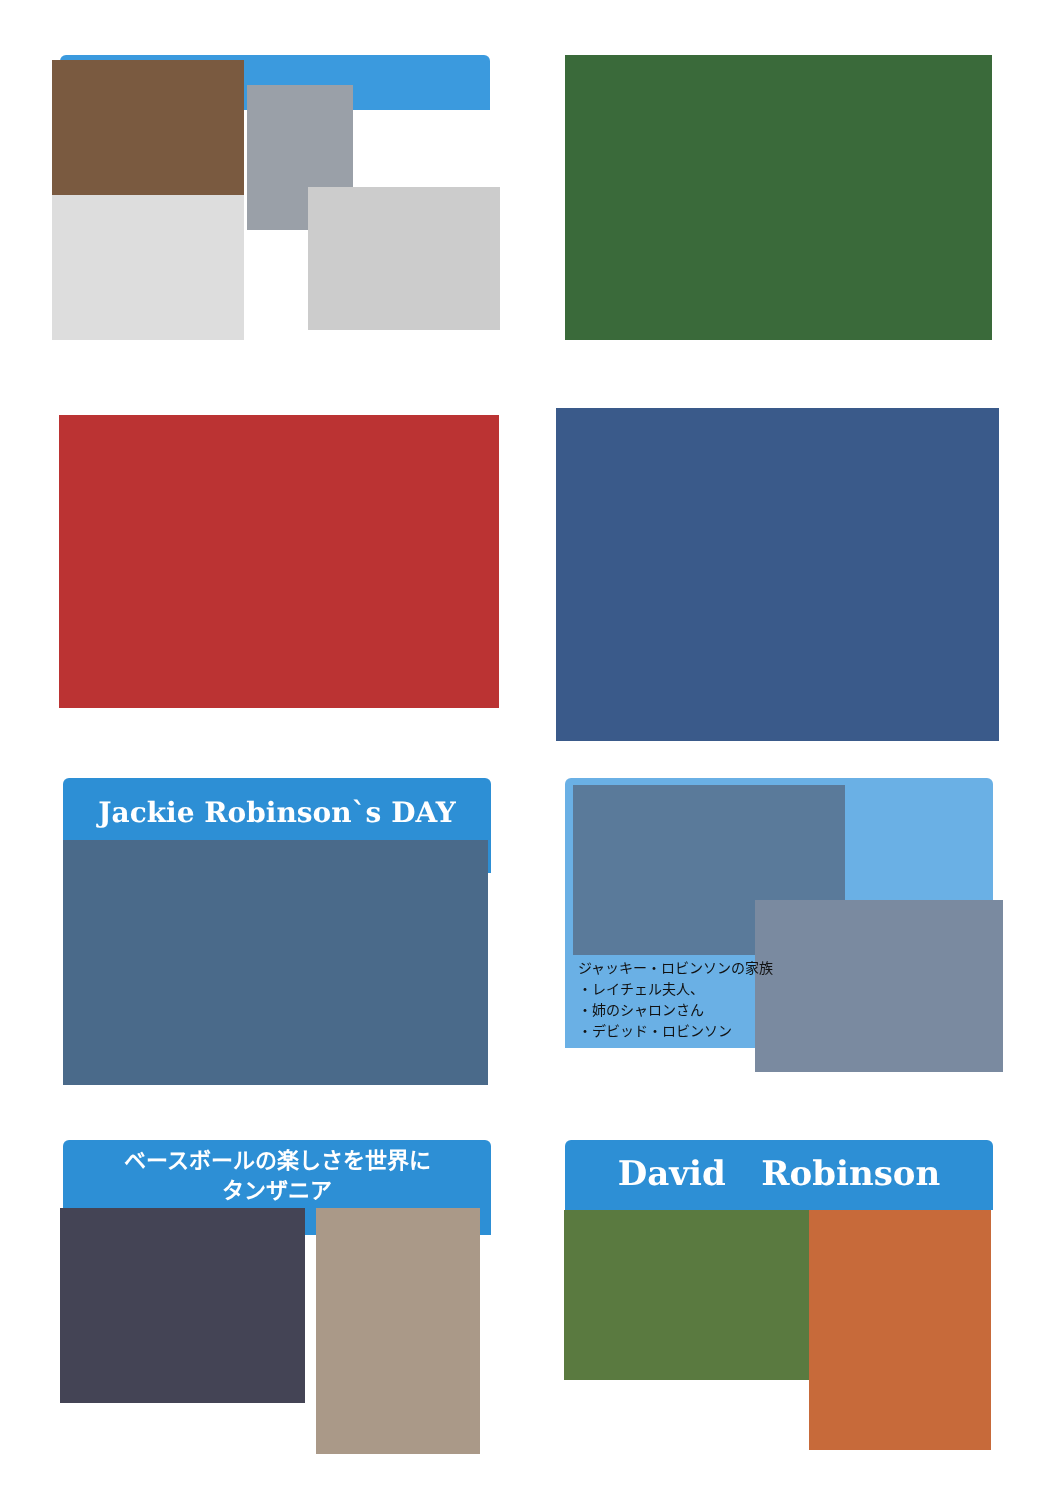Jackie Robinson`s DAY
ジャッキー・ロビンソンの家族
・レイチェル夫人、
・姉のシャロンさん
・デビッド・ロビンソン
ベースボールの楽しさを世界に
タンザニア
David Robinson